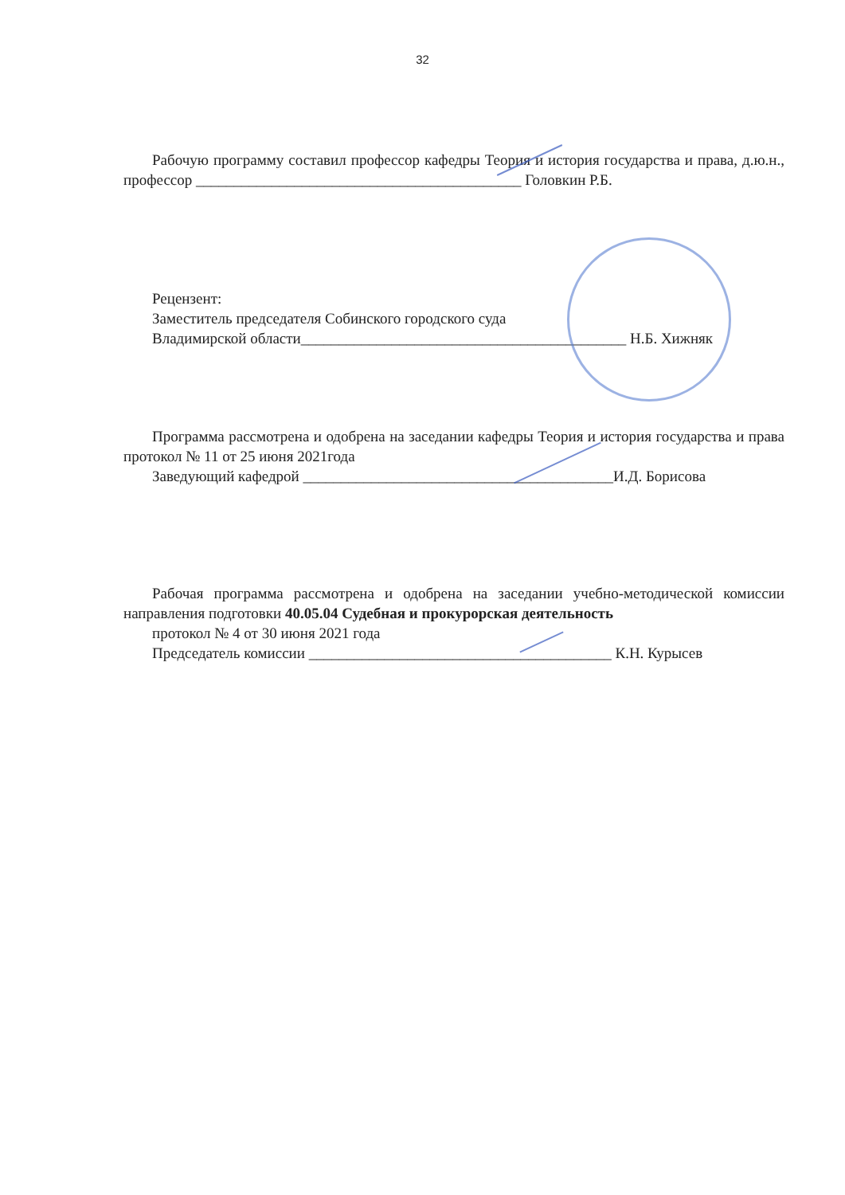32
Рабочую программу составил профессор кафедры Теория и история государства и права, д.ю.н., профессор ___________________________________________ Головкин Р.Б.
Рецензент:
Заместитель председателя Собинского городского суда
Владимирской области___________________________________________ Н.Б. Хижняк
Программа рассмотрена и одобрена на заседании кафедры Теория и история государства и права протокол № 11 от 25 июня 2021года
Заведующий кафедрой _________________________________________И.Д. Борисова
Рабочая программа рассмотрена и одобрена на заседании учебно-методической комиссии направления подготовки 40.05.04 Судебная и прокурорская деятельность
протокол № 4 от 30 июня 2021 года
Председатель комиссии ________________________________________ К.Н. Курысев